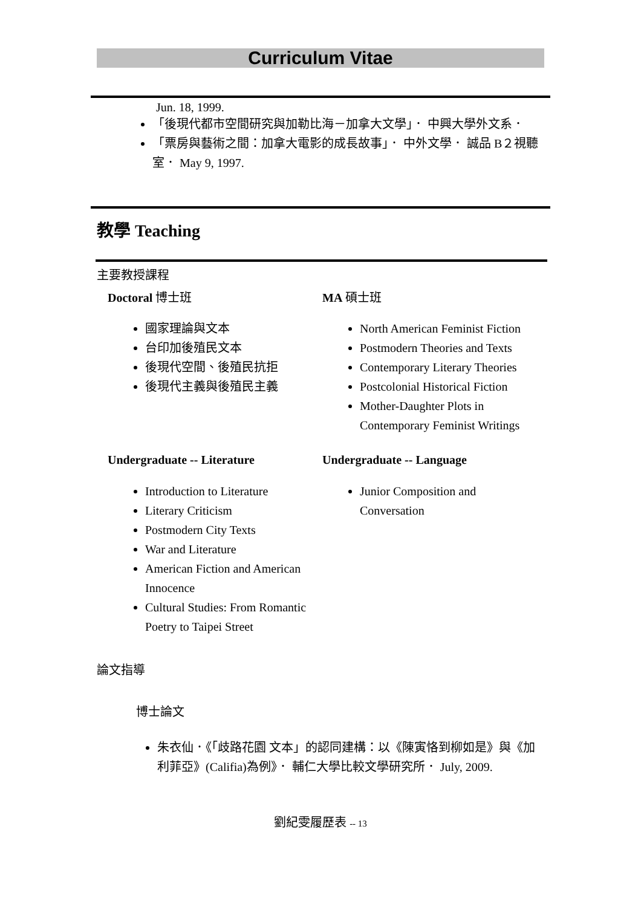Curriculum Vitae
Jun. 18, 1999.
「後現代都市空間研究與加勒比海－加拿大文學」． 中興大學外文系．
「票房與藝術之間：加拿大電影的成長故事」． 中外文學． 誠品 B２視聽室． May 9, 1997.
教學 Teaching
主要教授課程
Doctoral 博士班
國家理論與文本
台印加後殖民文本
後現代空間、後殖民抗拒
後現代主義與後殖民主義
MA 碩士班
North American Feminist Fiction
Postmodern Theories and Texts
Contemporary Literary Theories
Postcolonial Historical Fiction
Mother-Daughter Plots in Contemporary Feminist Writings
Undergraduate -- Literature
Introduction to Literature
Literary Criticism
Postmodern City Texts
War and Literature
American Fiction and American Innocence
Cultural Studies: From Romantic Poetry to Taipei Street
Undergraduate -- Language
Junior Composition and Conversation
論文指導
博士論文
朱衣仙．《「歧路花園 文本」的認同建構：以《陳寅恪到柳如是》與《加利菲亞》(Califia)為例》． 輔仁大學比較文學研究所． July, 2009.
劉紀雯履歷表 -- 13